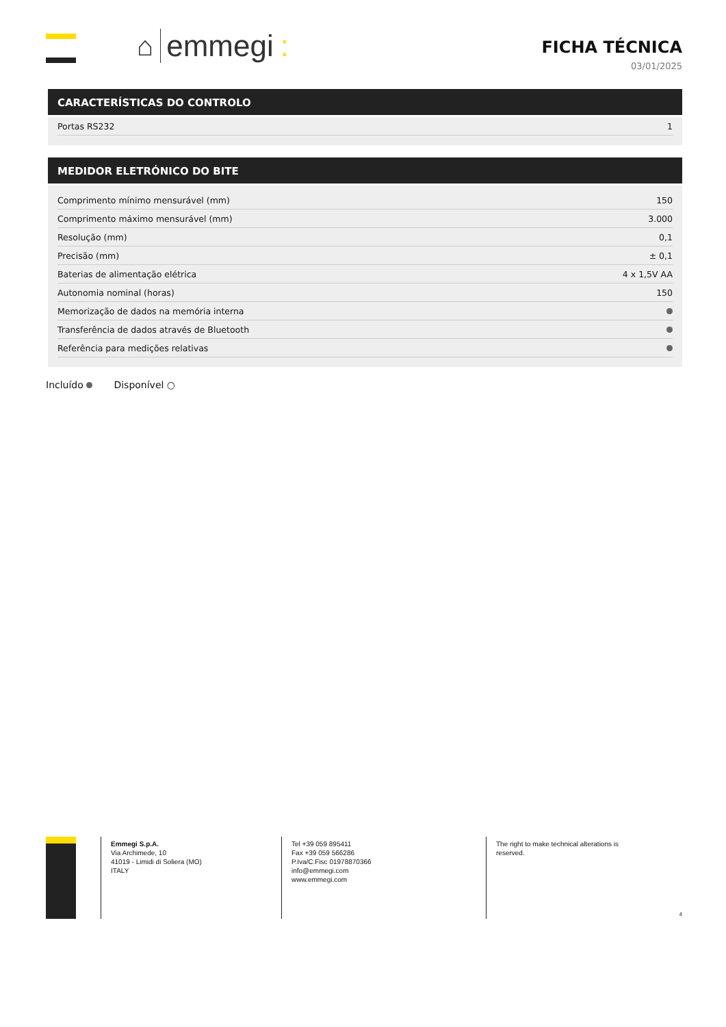⌂ emmegi:
FICHA TÉCNICA
03/01/2025
CARACTERÍSTICAS DO CONTROLO
| Portas RS232 | 1 |
MEDIDOR ELETRÓNICO DO BITE
| Comprimento mínimo mensurável (mm) | 150 |
| Comprimento máximo mensurável (mm) | 3.000 |
| Resolução (mm) | 0,1 |
| Precisão (mm) | ± 0,1 |
| Baterias de alimentação elétrica | 4 x 1,5V AA |
| Autonomia nominal (horas) | 150 |
| Memorização de dados na memória interna | |
| Transferência de dados através de Bluetooth | |
| Referência para medições relativas | |
Incluído Disponível ○
Emmegi S.p.A.
Via Archimede, 10
41019 - Limidi di Soliera (MO)
ITALY
Tel +39 059 895411
Fax +39 059 566286
P.Iva/C.Fisc 01978870366
info@emmegi.com
www.emmegi.com
The right to make technical alterations is
reserved.
4